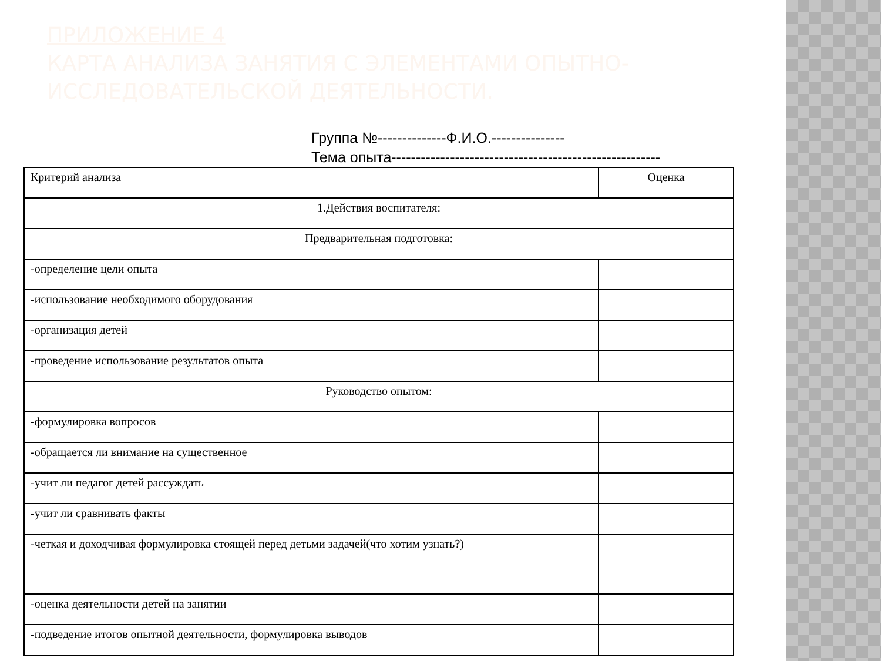ПРИЛОЖЕНИЕ 4
КАРТА АНАЛИЗА ЗАНЯТИЯ С ЭЛЕМЕНТАМИ ОПЫТНО-
ИССЛЕДОВАТЕЛЬСКОЙ ДЕЯТЕЛЬНОСТИ.
Группа №--------------Ф.И.О.---------------
Тема опыта-------------------------------------------------------
| Критерий анализа | Оценка |
| 1.Действия воспитателя: | |
| Предварительная подготовка: | |
| -определение цели опыта | |
| -использование необходимого оборудования | |
| -организация детей | |
| -проведение использование результатов опыта | |
| Руководство опытом: | |
| -формулировка вопросов | |
| -обращается ли внимание на существенное | |
| -учит ли педагог детей рассуждать | |
| -учит ли сравнивать факты | |
| -четкая и доходчивая формулировка стоящей перед детьми задачей(что хотим узнать?) | |
| -оценка деятельности детей на занятии | |
| -подведение итогов опытной деятельности, формулировка выводов | |